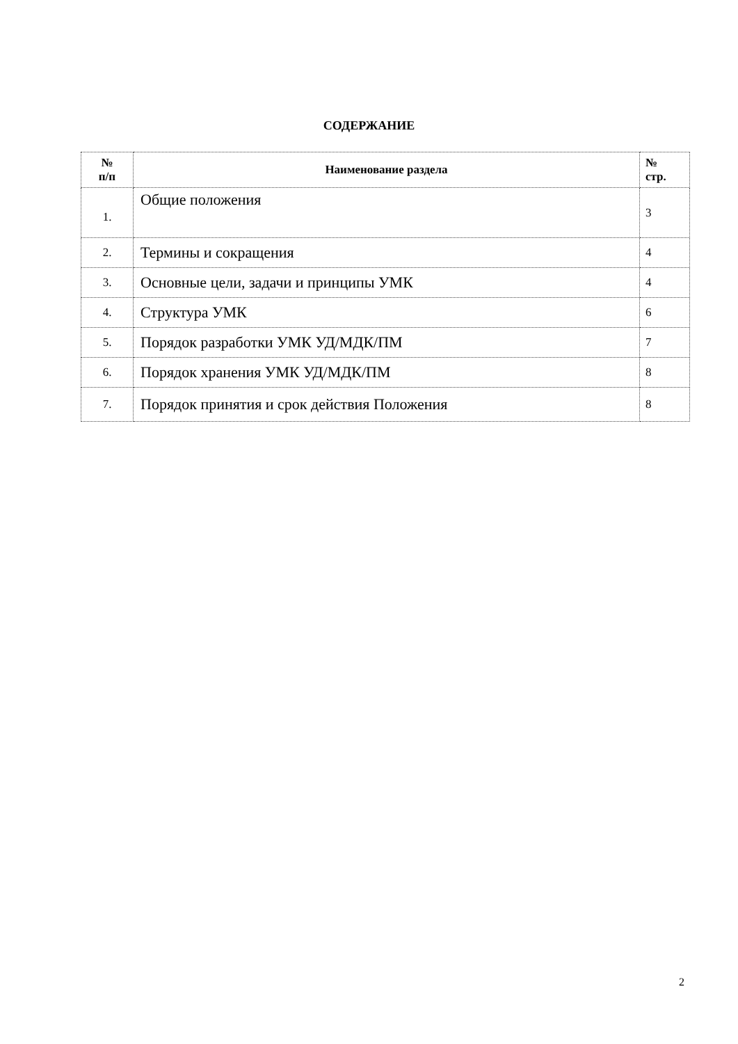СОДЕРЖАНИЕ
| № п/п | Наименование раздела | № стр. |
| --- | --- | --- |
| 1. | Общие положения | 3 |
| 2. | Термины и сокращения | 4 |
| 3. | Основные цели, задачи и принципы УМК | 4 |
| 4. | Структура УМК | 6 |
| 5. | Порядок разработки УМК УД/МДК/ПМ | 7 |
| 6. | Порядок хранения УМК УД/МДК/ПМ | 8 |
| 7. | Порядок принятия и срок действия Положения | 8 |
2